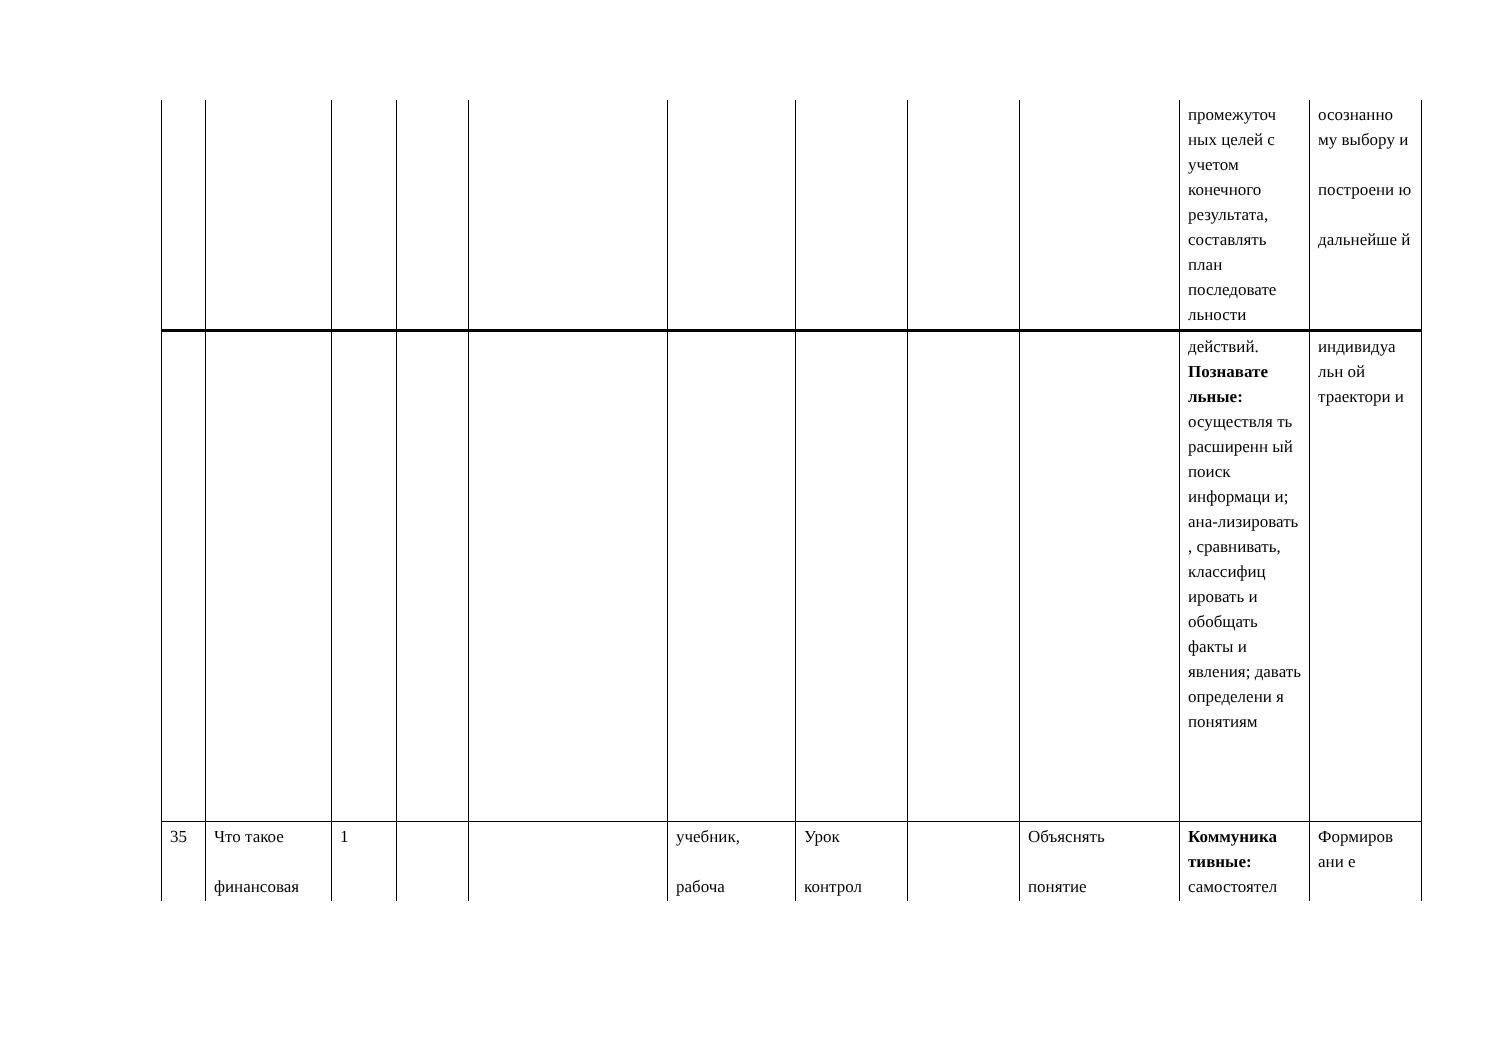| | | | | | | | | | промежуточ ных целей с учетом конечного результата, составлять план последовате льности | осознанно му выбору и построени ю дальнейше й |
| | | | | | | | | | действий. Познавате льные: осуществля ть расширенн ый поиск информаци и; ана-лизировать , сравнивать, классифиц ировать и обобщать факты и явления; давать определени я понятиям | индивидуа льн ой траектори и |
| 35 | Что такое финансовая | 1 | | | учебник, рабоча | Урок контрол | | Объяснять понятие | Коммуника тивные: самостоятел | Формиров ани е |